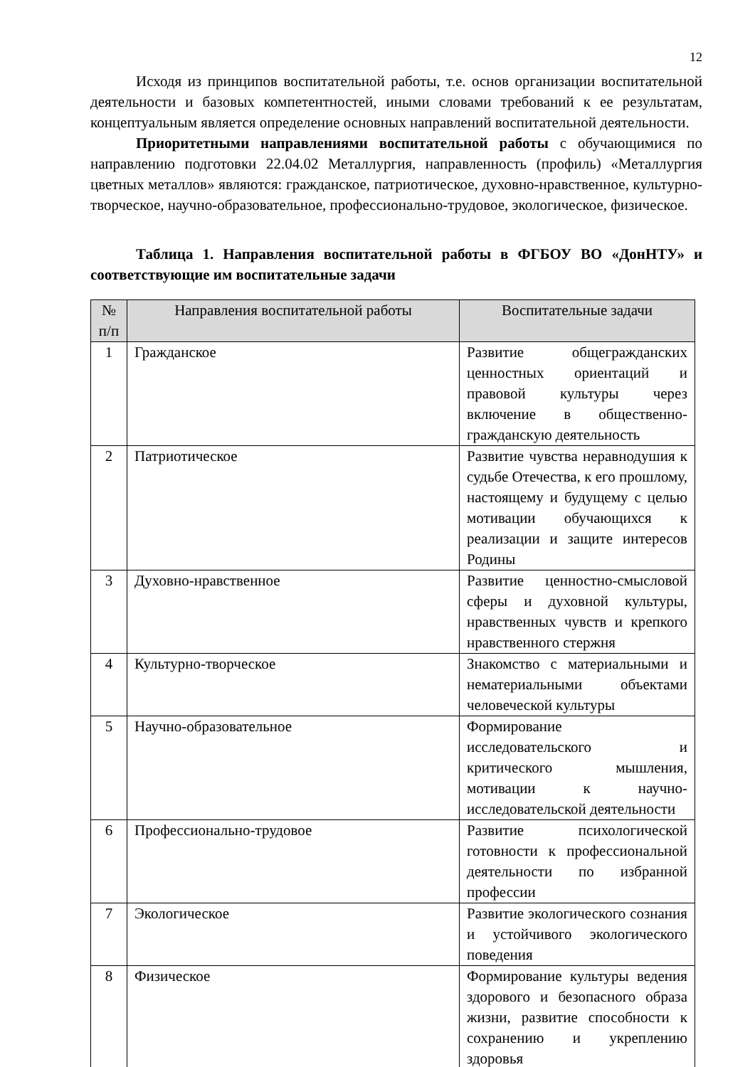12
Исходя из принципов воспитательной работы, т.е. основ организации воспитательной деятельности и базовых компетентностей, иными словами требований к ее результатам, концептуальным является определение основных направлений воспитательной деятельности.
Приоритетными направлениями воспитательной работы с обучающимися по направлению подготовки 22.04.02 Металлургия, направленность (профиль) «Металлургия цветных металлов» являются: гражданское, патриотическое, духовно-нравственное, культурно-творческое, научно-образовательное, профессионально-трудовое, экологическое, физическое.
Таблица 1. Направления воспитательной работы в ФГБОУ ВО «ДонНТУ» и соответствующие им воспитательные задачи
| № п/п | Направления воспитательной работы | Воспитательные задачи |
| --- | --- | --- |
| 1 | Гражданское | Развитие общегражданских ценностных ориентаций и правовой культуры через включение в общественно-гражданскую деятельность |
| 2 | Патриотическое | Развитие чувства неравнодушия к судьбе Отечества, к его прошлому, настоящему и будущему с целью мотивации обучающихся к реализации и защите интересов Родины |
| 3 | Духовно-нравственное | Развитие ценностно-смысловой сферы и духовной культуры, нравственных чувств и крепкого нравственного стержня |
| 4 | Культурно-творческое | Знакомство с материальными и нематериальными объектами человеческой культуры |
| 5 | Научно-образовательное | Формирование исследовательского и критического мышления, мотивации к научно-исследовательской деятельности |
| 6 | Профессионально-трудовое | Развитие психологической готовности к профессиональной деятельности по избранной профессии |
| 7 | Экологическое | Развитие экологического сознания и устойчивого экологического поведения |
| 8 | Физическое | Формирование культуры ведения здорового и безопасного образа жизни, развитие способности к сохранению и укреплению здоровья |